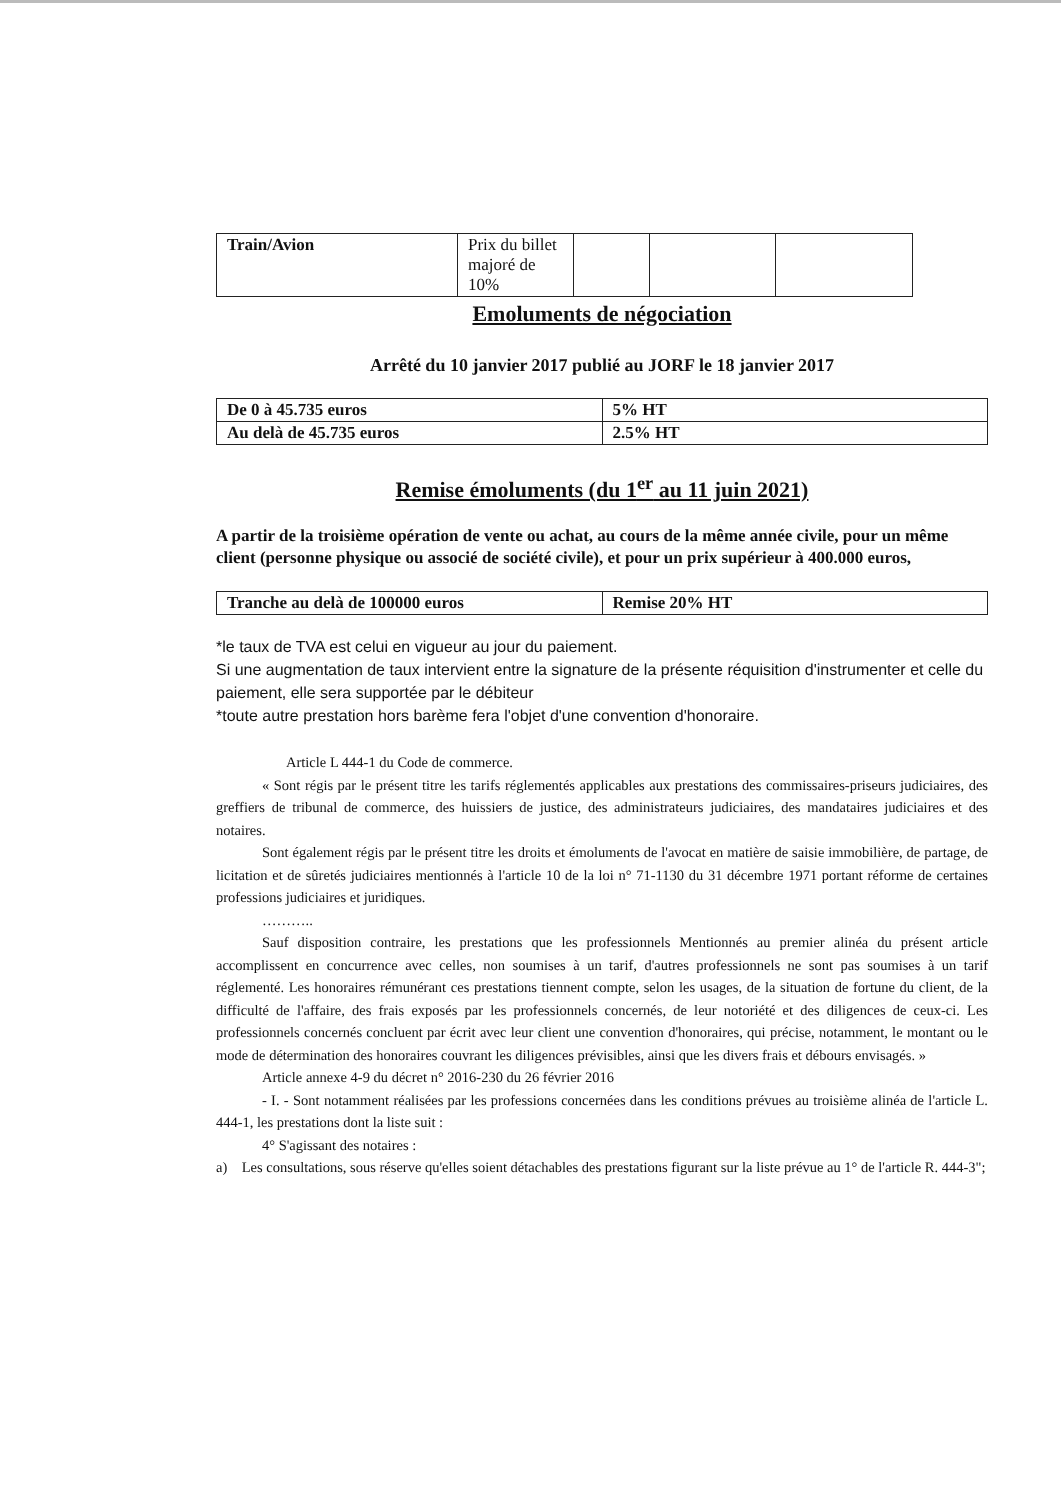| Train/Avion | Prix du billet majoré de 10% | | | |
Emoluments de négociation
Arrêté du 10 janvier 2017 publié au JORF le 18 janvier 2017
| De 0 à 45.735 euros | 5% HT |
| Au delà de 45.735 euros | 2.5% HT |
Remise émoluments (du 1<sup>er</sup> au 11 juin 2021)
A partir de la troisième opération de vente ou achat, au cours de la même année civile, pour un même client (personne physique ou associé de société civile), et pour un prix supérieur à 400.000 euros,
| Tranche au delà de 100000 euros | Remise 20% HT |
*le taux de TVA est celui en vigueur au jour du paiement.
Si une augmentation de taux intervient entre la signature de la présente réquisition d'instrumenter et celle du paiement, elle sera supportée par le débiteur
*toute autre prestation hors barème fera l'objet d'une convention d'honoraire.
Article L 444-1 du Code de commerce.
« Sont régis par le présent titre les tarifs réglementés applicables aux prestations des commissaires-priseurs judiciaires, des greffiers de tribunal de commerce, des huissiers de justice, des administrateurs judiciaires, des mandataires judiciaires et des notaires.
Sont également régis par le présent titre les droits et émoluments de l'avocat en matière de saisie immobilière, de partage, de licitation et de sûretés judiciaires mentionnés à l'article 10 de la loi n° 71-1130 du 31 décembre 1971 portant réforme de certaines professions judiciaires et juridiques.
………..
Sauf disposition contraire, les prestations que les professionnels Mentionnés au premier alinéa du présent article accomplissent en concurrence avec celles, non soumises à un tarif, d'autres professionnels ne sont pas soumises à un tarif réglementé. Les honoraires rémunérant ces prestations tiennent compte, selon les usages, de la situation de fortune du client, de la difficulté de l'affaire, des frais exposés par les professionnels concernés, de leur notoriété et des diligences de ceux-ci. Les professionnels concernés concluent par écrit avec leur client une convention d'honoraires, qui précise, notamment, le montant ou le mode de détermination des honoraires couvrant les diligences prévisibles, ainsi que les divers frais et débours envisagés. »
Article annexe 4-9 du décret n° 2016-230 du 26 février 2016
- I. - Sont notamment réalisées par les professions concernées dans les conditions prévues au troisième alinéa de l'article L. 444-1, les prestations dont la liste suit :
4° S'agissant des notaires :
a) Les consultations, sous réserve qu'elles soient détachables des prestations figurant sur la liste prévue au 1° de l'article R. 444-3";